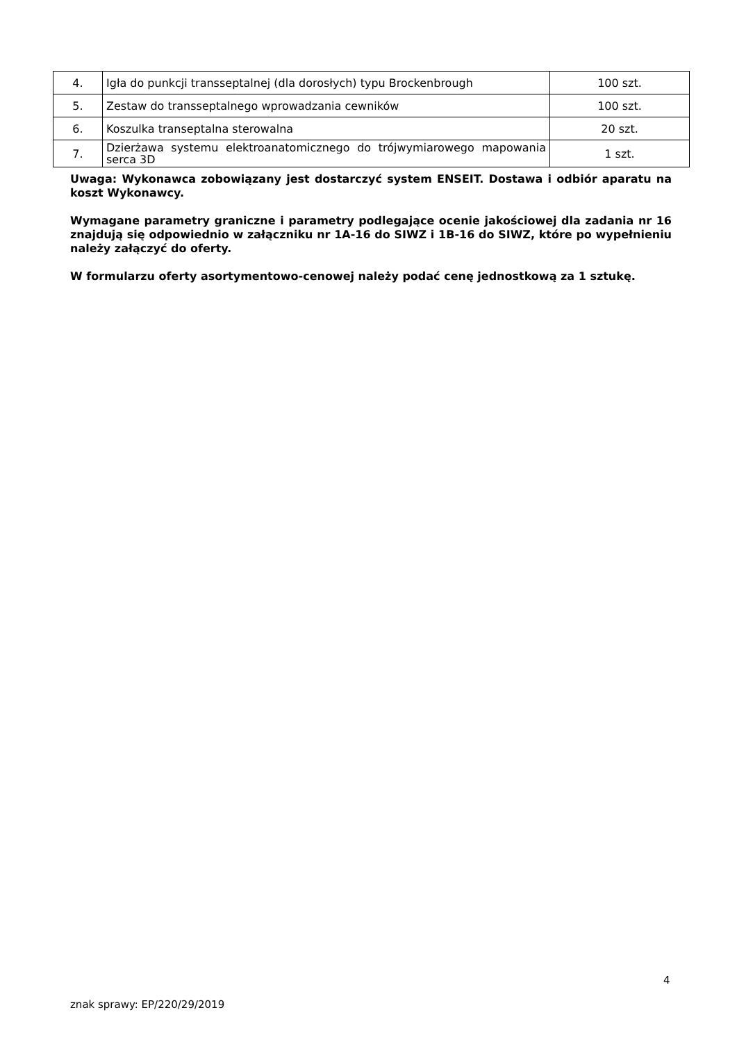| 4. | Igła do punkcji transseptalnej (dla dorosłych) typu Brockenbrough | 100 szt. |
| 5. | Zestaw do transseptalnego wprowadzania cewników | 100 szt. |
| 6. | Koszulka transeptalna sterowalna | 20 szt. |
| 7. | Dzierżawa systemu elektroanatomicznego do trójwymiarowego mapowania serca 3D | 1 szt. |
Uwaga: Wykonawca zobowiązany jest dostarczyć system ENSEIT. Dostawa i odbiór aparatu na koszt Wykonawcy.
Wymagane parametry graniczne i parametry podlegające ocenie jakościowej dla zadania nr 16 znajdują się odpowiednio w załączniku nr 1A-16 do SIWZ i 1B-16 do SIWZ, które po wypełnieniu należy załączyć do oferty.
W formularzu oferty asortymentowo-cenowej należy podać cenę jednostkową za 1 sztukę.
4
znak sprawy: EP/220/29/2019